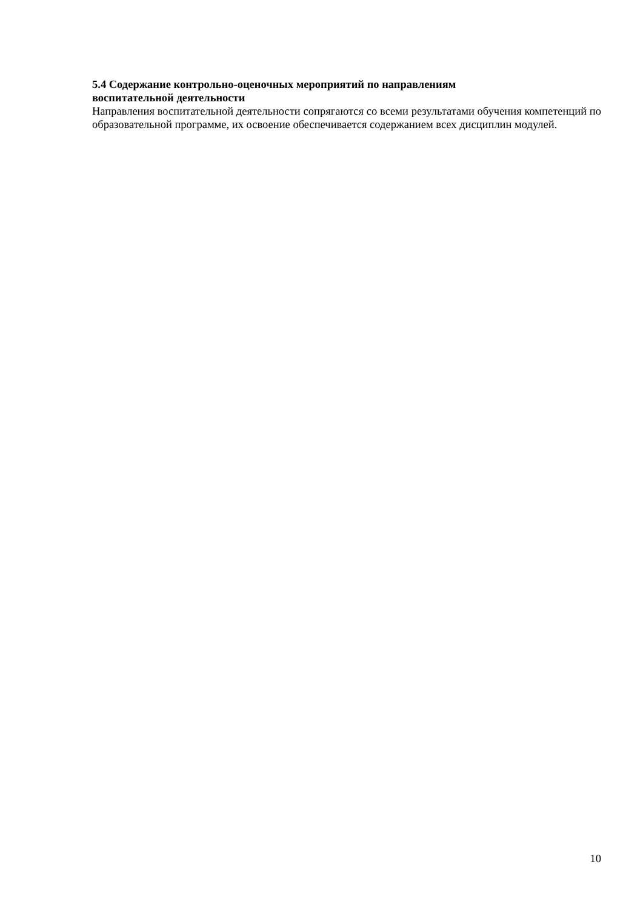5.4 Содержание контрольно-оценочных мероприятий по направлениям
воспитательной деятельности
Направления воспитательной деятельности сопрягаются со всеми результатами обучения компетенций по образовательной программе, их освоение обеспечивается содержанием всех дисциплин модулей.
10